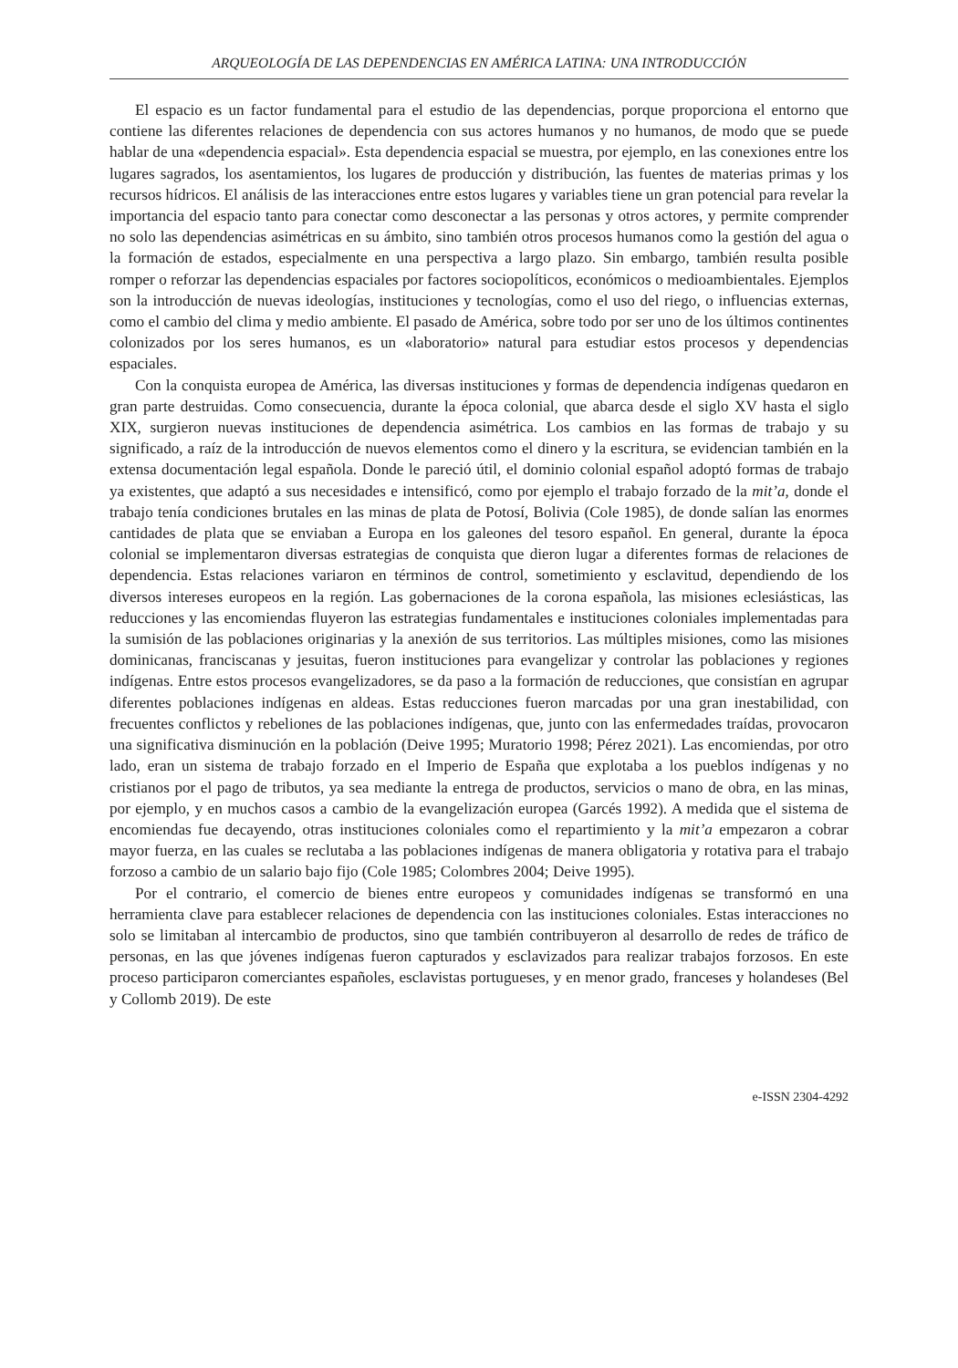ARQUEOLOGÍA DE LAS DEPENDENCIAS EN AMÉRICA LATINA: UNA INTRODUCCIÓN
El espacio es un factor fundamental para el estudio de las dependencias, porque proporciona el entorno que contiene las diferentes relaciones de dependencia con sus actores humanos y no humanos, de modo que se puede hablar de una «dependencia espacial». Esta dependencia espacial se muestra, por ejemplo, en las conexiones entre los lugares sagrados, los asentamientos, los lugares de producción y distribución, las fuentes de materias primas y los recursos hídricos. El análisis de las interacciones entre estos lugares y variables tiene un gran potencial para revelar la importancia del espacio tanto para conectar como desconectar a las personas y otros actores, y permite comprender no solo las dependencias asimétricas en su ámbito, sino también otros procesos humanos como la gestión del agua o la formación de estados, especialmente en una perspectiva a largo plazo. Sin embargo, también resulta posible romper o reforzar las dependencias espaciales por factores sociopolíticos, económicos o medioambientales. Ejemplos son la introducción de nuevas ideologías, instituciones y tecnologías, como el uso del riego, o influencias externas, como el cambio del clima y medio ambiente. El pasado de América, sobre todo por ser uno de los últimos continentes colonizados por los seres humanos, es un «laboratorio» natural para estudiar estos procesos y dependencias espaciales.
Con la conquista europea de América, las diversas instituciones y formas de dependencia indígenas quedaron en gran parte destruidas. Como consecuencia, durante la época colonial, que abarca desde el siglo XV hasta el siglo XIX, surgieron nuevas instituciones de dependencia asimétrica. Los cambios en las formas de trabajo y su significado, a raíz de la introducción de nuevos elementos como el dinero y la escritura, se evidencian también en la extensa documentación legal española. Donde le pareció útil, el dominio colonial español adoptó formas de trabajo ya existentes, que adaptó a sus necesidades e intensificó, como por ejemplo el trabajo forzado de la mit’a, donde el trabajo tenía condiciones brutales en las minas de plata de Potosí, Bolivia (Cole 1985), de donde salían las enormes cantidades de plata que se enviaban a Europa en los galeones del tesoro español. En general, durante la época colonial se implementaron diversas estrategias de conquista que dieron lugar a diferentes formas de relaciones de dependencia. Estas relaciones variaron en términos de control, sometimiento y esclavitud, dependiendo de los diversos intereses europeos en la región. Las gobernaciones de la corona española, las misiones eclesiásticas, las reducciones y las encomiendas fluyeron las estrategias fundamentales e instituciones coloniales implementadas para la sumisión de las poblaciones originarias y la anexión de sus territorios. Las múltiples misiones, como las misiones dominicanas, franciscanas y jesuitas, fueron instituciones para evangelizar y controlar las poblaciones y regiones indígenas. Entre estos procesos evangelizadores, se da paso a la formación de reducciones, que consistían en agrupar diferentes poblaciones indígenas en aldeas. Estas reducciones fueron marcadas por una gran inestabilidad, con frecuentes conflictos y rebeliones de las poblaciones indígenas, que, junto con las enfermedades traídas, provocaron una significativa disminución en la población (Deive 1995; Muratorio 1998; Pérez 2021). Las encomiendas, por otro lado, eran un sistema de trabajo forzado en el Imperio de España que explotaba a los pueblos indígenas y no cristianos por el pago de tributos, ya sea mediante la entrega de productos, servicios o mano de obra, en las minas, por ejemplo, y en muchos casos a cambio de la evangelización europea (Garcés 1992). A medida que el sistema de encomiendas fue decayendo, otras instituciones coloniales como el repartimiento y la mit’a empezaron a cobrar mayor fuerza, en las cuales se reclutaba a las poblaciones indígenas de manera obligatoria y rotativa para el trabajo forzoso a cambio de un salario bajo fijo (Cole 1985; Colombres 2004; Deive 1995).
Por el contrario, el comercio de bienes entre europeos y comunidades indígenas se transformó en una herramienta clave para establecer relaciones de dependencia con las instituciones coloniales. Estas interacciones no solo se limitaban al intercambio de productos, sino que también contribuyeron al desarrollo de redes de tráfico de personas, en las que jóvenes indígenas fueron capturados y esclavizados para realizar trabajos forzosos. En este proceso participaron comerciantes españoles, esclavistas portugueses, y en menor grado, franceses y holandeses (Bel y Collomb 2019). De este
e-ISSN 2304-4292